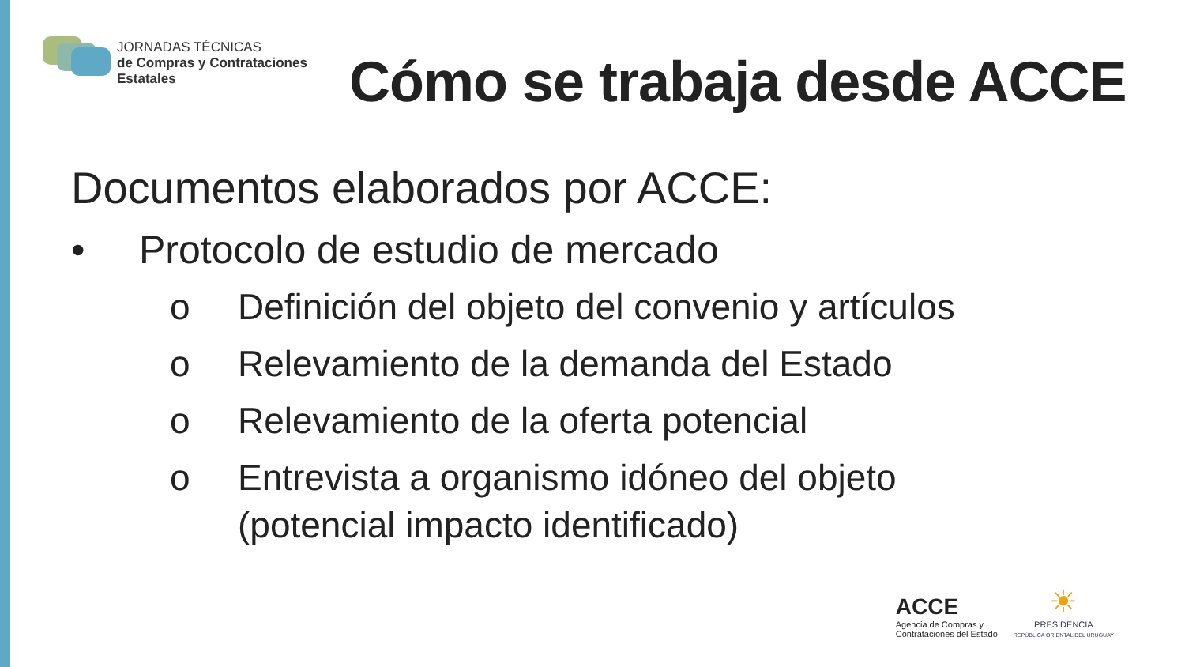JORNADAS TÉCNICAS
de Compras y Contrataciones
Estatales
Cómo se trabaja desde ACCE
Documentos elaborados por ACCE:
• Protocolo de estudio de mercado
o Definición del objeto del convenio y artículos
o Relevamiento de la demanda del Estado
o Relevamiento de la oferta potencial
o Entrevista a organismo idóneo del objeto
(potencial impacto identificado)
ACCE
Agencia de Compras y
Contrataciones del Estado
☀
PRESIDENCIA
REPÚBLICA ORIENTAL DEL URUGUAY